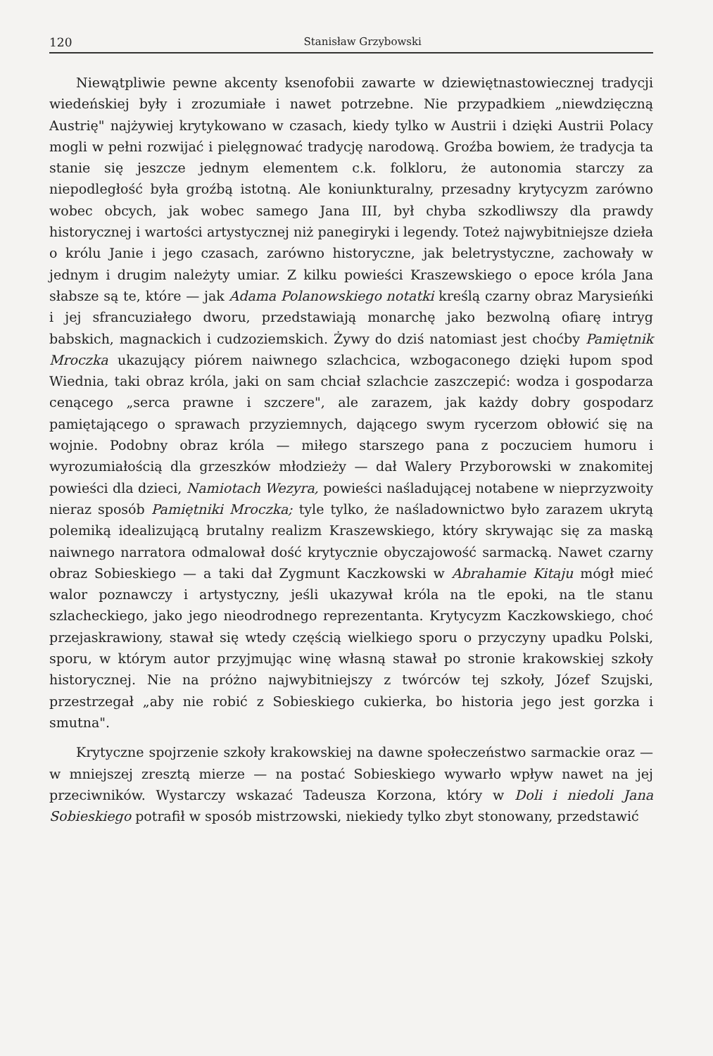120 Stanisław Grzybowski
Niewątpliwie pewne akcenty ksenofobii zawarte w dziewiętnastowiecznej tradycji wiedeńskiej były i zrozumiałe i nawet potrzebne. Nie przypadkiem „niewdzięczną Austrię" najżywiej krytykowano w czasach, kiedy tylko w Austrii i dzięki Austrii Polacy mogli w pełni rozwijać i pielęgnować tradycję narodową. Groźba bowiem, że tradycja ta stanie się jeszcze jednym elementem c.k. folkloru, że autonomia starczy za niepodległość była groźbą istotną. Ale koniunkturalny, przesadny krytycyzm zarówno wobec obcych, jak wobec samego Jana III, był chyba szkodliwszy dla prawdy historycznej i wartości artystycznej niż panegiryki i legendy. Toteż najwybitniejsze dzieła o królu Janie i jego czasach, zarówno historyczne, jak beletrystyczne, zachowały w jednym i drugim należyty umiar. Z kilku powieści Kraszewskiego o epoce króla Jana słabsze są te, które — jak Adama Polanowskiego notatki kreślą czarny obraz Marysieńki i jej sfrancuziałego dworu, przedstawiają monarchę jako bezwolną ofiarę intryg babskich, magnackich i cudzoziemskich. Żywy do dziś natomiast jest choćby Pamiętnik Mroczka ukazujący piórem naiwnego szlachcica, wzbogaconego dzięki łupom spod Wiednia, taki obraz króla, jaki on sam chciał szlachcie zaszczepić: wodza i gospodarza cenącego „serca prawne i szczere", ale zarazem, jak każdy dobry gospodarz pamiętającego o sprawach przyziemnych, dającego swym rycerzom obłowić się na wojnie. Podobny obraz króla — miłego starszego pana z poczuciem humoru i wyrozumiałością dla grzeszków młodzieży — dał Walery Przyborowski w znakomitej powieści dla dzieci, Namiotach Wezyra, powieści naśladującej notabene w nieprzyzwoity nieraz sposób Pamiętniki Mroczka; tyle tylko, że naśladownictwo było zarazem ukrytą polemiką idealizującą brutalny realizm Kraszewskiego, który skrywając się za maską naiwnego narratora odmalował dość krytycznie obyczajowość sarmacką. Nawet czarny obraz Sobieskiego — a taki dał Zygmunt Kaczkowski w Abrahamie Kitaju mógł mieć walor poznawczy i artystyczny, jeśli ukazywał króla na tle epoki, na tle stanu szlacheckiego, jako jego nieodrodnego reprezentanta. Krytycyzm Kaczkowskiego, choć przejaskrawiony, stawał się wtedy częścią wielkiego sporu o przyczyny upadku Polski, sporu, w którym autor przyjmując winę własną stawał po stronie krakowskiej szkoły historycznej. Nie na próżno najwybitniejszy z twórców tej szkoły, Józef Szujski, przestrzegał „aby nie robić z Sobieskiego cukierka, bo historia jego jest gorzka i smutna".
Krytyczne spojrzenie szkoły krakowskiej na dawne społeczeństwo sarmackie oraz — w mniejszej zresztą mierze — na postać Sobieskiego wywarło wpływ nawet na jej przeciwników. Wystarczy wskazać Tadeusza Korzona, który w Doli i niedoli Jana Sobieskiego potrafił w sposób mistrzowski, niekiedy tylko zbyt stonowany, przedstawić